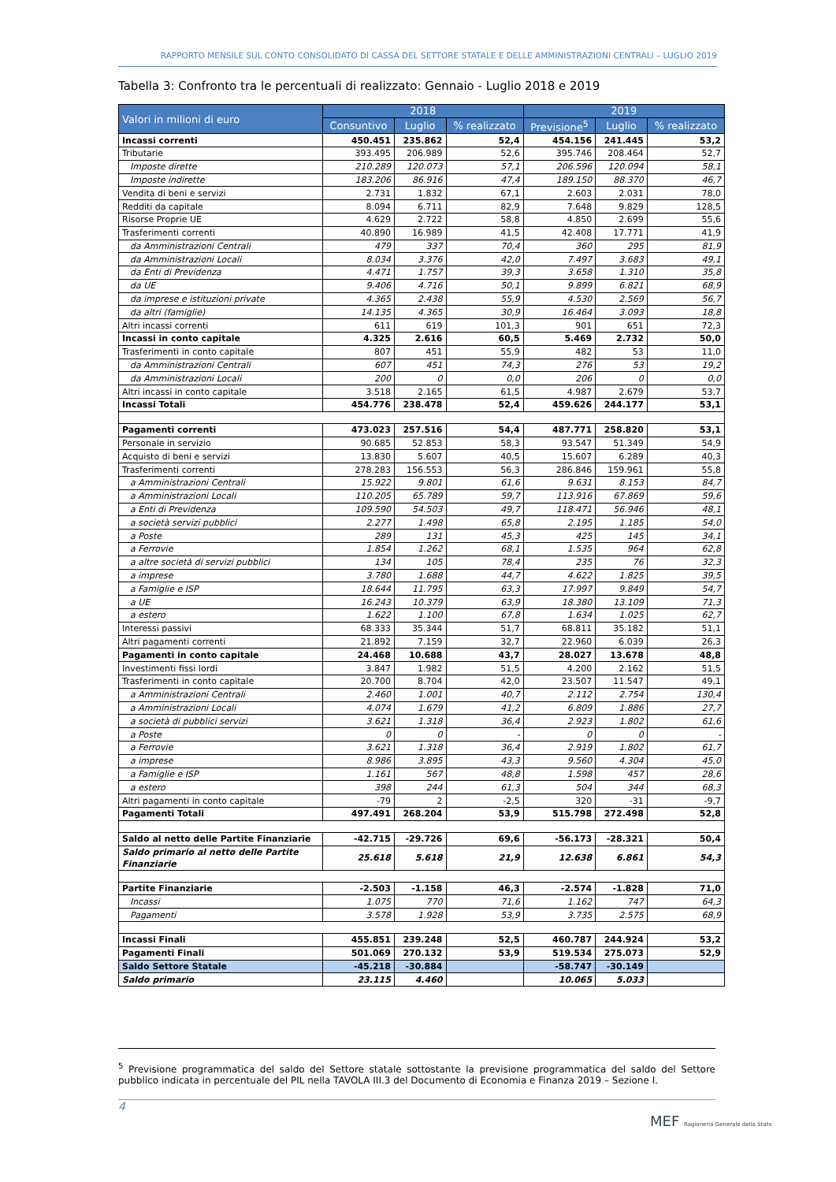RAPPORTO MENSILE SUL CONTO CONSOLIDATO DI CASSA DEL SETTORE STATALE E DELLE AMMINISTRAZIONI CENTRALI – LUGLIO 2019
Tabella 3: Confronto tra le percentuali di realizzato: Gennaio - Luglio 2018 e 2019
| Valori in milioni di euro | 2018 | | | 2019 | | |
| --- | --- | --- | --- | --- | --- | --- |
| | Consuntivo | Luglio | % realizzato | Previsione<sup>5</sup> | Luglio | % realizzato |
| Incassi correnti | 450.451 | 235.862 | 52,4 | 454.156 | 241.445 | 53,2 |
| Tributarie | 393.495 | 206.989 | 52,6 | 395.746 | 208.464 | 52,7 |
| Imposte dirette | 210.289 | 120.073 | 57,1 | 206.596 | 120.094 | 58,1 |
| Imposte indirette | 183.206 | 86.916 | 47,4 | 189.150 | 88.370 | 46,7 |
| Vendita di beni e servizi | 2.731 | 1.832 | 67,1 | 2.603 | 2.031 | 78,0 |
| Redditi da capitale | 8.094 | 6.711 | 82,9 | 7.648 | 9.829 | 128,5 |
| Risorse Proprie UE | 4.629 | 2.722 | 58,8 | 4.850 | 2.699 | 55,6 |
| Trasferimenti correnti | 40.890 | 16.989 | 41,5 | 42.408 | 17.771 | 41,9 |
| da Amministrazioni Centrali | 479 | 337 | 70,4 | 360 | 295 | 81,9 |
| da Amministrazioni Locali | 8.034 | 3.376 | 42,0 | 7.497 | 3.683 | 49,1 |
| da Enti di Previdenza | 4.471 | 1.757 | 39,3 | 3.658 | 1.310 | 35,8 |
| da UE | 9.406 | 4.716 | 50,1 | 9.899 | 6.821 | 68,9 |
| da imprese e istituzioni private | 4.365 | 2.438 | 55,9 | 4.530 | 2.569 | 56,7 |
| da altri (famiglie) | 14.135 | 4.365 | 30,9 | 16.464 | 3.093 | 18,8 |
| Altri incassi correnti | 611 | 619 | 101,3 | 901 | 651 | 72,3 |
| Incassi in conto capitale | 4.325 | 2.616 | 60,5 | 5.469 | 2.732 | 50,0 |
| Trasferimenti in conto capitale | 807 | 451 | 55,9 | 482 | 53 | 11,0 |
| da Amministrazioni Centrali | 607 | 451 | 74,3 | 276 | 53 | 19,2 |
| da Amministrazioni Locali | 200 | 0 | 0,0 | 206 | 0 | 0,0 |
| Altri incassi in conto capitale | 3.518 | 2.165 | 61,5 | 4.987 | 2.679 | 53,7 |
| Incassi Totali | 454.776 | 238.478 | 52,4 | 459.626 | 244.177 | 53,1 |
| Pagamenti correnti | 473.023 | 257.516 | 54,4 | 487.771 | 258.820 | 53,1 |
| Personale in servizio | 90.685 | 52.853 | 58,3 | 93.547 | 51.349 | 54,9 |
| Acquisto di beni e servizi | 13.830 | 5.607 | 40,5 | 15.607 | 6.289 | 40,3 |
| Trasferimenti correnti | 278.283 | 156.553 | 56,3 | 286.846 | 159.961 | 55,8 |
| a Amministrazioni Centrali | 15.922 | 9.801 | 61,6 | 9.631 | 8.153 | 84,7 |
| a Amministrazioni Locali | 110.205 | 65.789 | 59,7 | 113.916 | 67.869 | 59,6 |
| a Enti di Previdenza | 109.590 | 54.503 | 49,7 | 118.471 | 56.946 | 48,1 |
| a società servizi pubblici | 2.277 | 1.498 | 65,8 | 2.195 | 1.185 | 54,0 |
| a Poste | 289 | 131 | 45,3 | 425 | 145 | 34,1 |
| a Ferrovie | 1.854 | 1.262 | 68,1 | 1.535 | 964 | 62,8 |
| a altre società di servizi pubblici | 134 | 105 | 78,4 | 235 | 76 | 32,3 |
| a imprese | 3.780 | 1.688 | 44,7 | 4.622 | 1.825 | 39,5 |
| a Famiglie e ISP | 18.644 | 11.795 | 63,3 | 17.997 | 9.849 | 54,7 |
| a UE | 16.243 | 10.379 | 63,9 | 18.380 | 13.109 | 71,3 |
| a estero | 1.622 | 1.100 | 67,8 | 1.634 | 1.025 | 62,7 |
| Interessi passivi | 68.333 | 35.344 | 51,7 | 68.811 | 35.182 | 51,1 |
| Altri pagamenti correnti | 21.892 | 7.159 | 32,7 | 22.960 | 6.039 | 26,3 |
| Pagamenti in conto capitale | 24.468 | 10.688 | 43,7 | 28.027 | 13.678 | 48,8 |
| Investimenti fissi lordi | 3.847 | 1.982 | 51,5 | 4.200 | 2.162 | 51,5 |
| Trasferimenti in conto capitale | 20.700 | 8.704 | 42,0 | 23.507 | 11.547 | 49,1 |
| a Amministrazioni Centrali | 2.460 | 1.001 | 40,7 | 2.112 | 2.754 | 130,4 |
| a Amministrazioni Locali | 4.074 | 1.679 | 41,2 | 6.809 | 1.886 | 27,7 |
| a società di pubblici servizi | 3.621 | 1.318 | 36,4 | 2.923 | 1.802 | 61,6 |
| a Poste | 0 | 0 | - | 0 | 0 | - |
| a Ferrovie | 3.621 | 1.318 | 36,4 | 2.919 | 1.802 | 61,7 |
| a imprese | 8.986 | 3.895 | 43,3 | 9.560 | 4.304 | 45,0 |
| a Famiglie e ISP | 1.161 | 567 | 48,8 | 1.598 | 457 | 28,6 |
| a estero | 398 | 244 | 61,3 | 504 | 344 | 68,3 |
| Altri pagamenti in conto capitale | -79 | 2 | -2,5 | 320 | -31 | -9,7 |
| Pagamenti Totali | 497.491 | 268.204 | 53,9 | 515.798 | 272.498 | 52,8 |
| Saldo al netto delle Partite Finanziarie | -42.715 | -29.726 | 69,6 | -56.173 | -28.321 | 50,4 |
| Saldo primario al netto delle Partite Finanziarie | 25.618 | 5.618 | 21,9 | 12.638 | 6.861 | 54,3 |
| Partite Finanziarie | -2.503 | -1.158 | 46,3 | -2.574 | -1.828 | 71,0 |
| Incassi | 1.075 | 770 | 71,6 | 1.162 | 747 | 64,3 |
| Pagamenti | 3.578 | 1.928 | 53,9 | 3.735 | 2.575 | 68,9 |
| Incassi Finali | 455.851 | 239.248 | 52,5 | 460.787 | 244.924 | 53,2 |
| Pagamenti Finali | 501.069 | 270.132 | 53,9 | 519.534 | 275.073 | 52,9 |
| Saldo Settore Statale | -45.218 | -30.884 | | -58.747 | -30.149 | |
| Saldo primario | 23.115 | 4.460 | | 10.065 | 5.033 | |
<sup>5</sup> Previsione programmatica del saldo del Settore statale sottostante la previsione programmatica del saldo del Settore pubblico indicata in percentuale del PIL nella TAVOLA III.3 del Documento di Economia e Finanza 2019 – Sezione I.
4
MEF Ragioneria Generale dello Stato